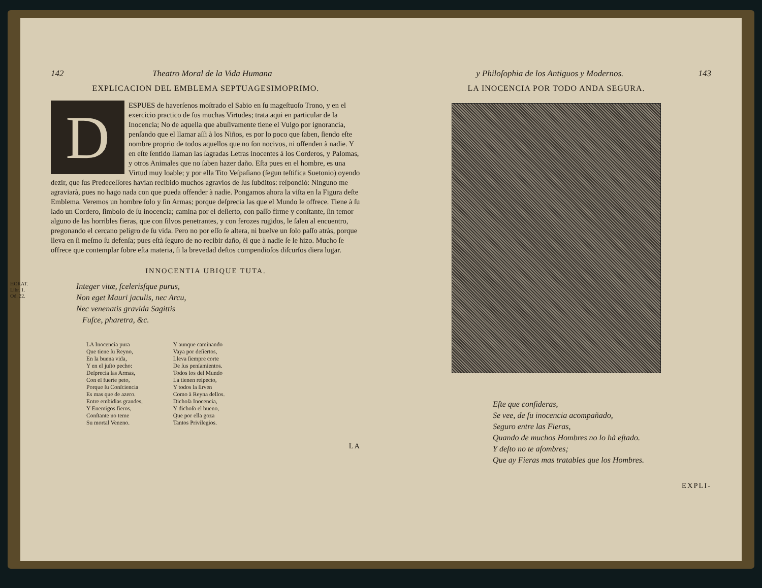142 Theatro Moral de la Vida Humana
EXPLICACION DEL EMBLEMA SEPTUAGESIMOPRIMO.
DESPUES de haverſenos moſtrado el Sabio en ſu mageſtuoſo Trono, y en el exercicio practico de ſus muchas Virtudes; trata aqui en particular de la Inocencia; No de aquella que abuſivamente tiene el Vulgo por ignorancia, penſando que el llamar aſſi à los Niños, es por lo poco que ſaben, ſiendo eſte nombre proprio de todos aquellos que no ſon nocivos, ni offenden à nadie. Y en eſte ſentido llaman las ſagradas Letras inocentes à los Corderos, y Palomas, y otros Animales que no ſaben hazer daño. Eſta pues en el hombre, es una Virtud muy loable; y por ella Tito Veſpaſiano (ſegun teſtifica Suetonio) oyendo dezir, que ſus Predeceſſores havian recibido muchos agravios de ſus ſubditos: reſpondiò: Ninguno me agraviarà, pues no hago nada con que pueda offender à nadie. Pongamos ahora la viſta en la Figura deſte Emblema. Veremos un hombre ſolo y ſin Armas; porque deſprecia las que el Mundo le offrece. Tiene à ſu lado un Cordero, ſimbolo de ſu inocencia; camina por el deſierto, con paſſo firme y conſtante, ſin temor alguno de las horribles fieras, que con ſilvos penetrantes, y con ferozes rugidos, le ſalen al encuentro, pregonando el cercano peligro de ſu vida. Pero no por eſſo ſe altera, ni buelve un ſolo paſſo atràs, porque lleva en ſi meſmo ſu defenſa; pues eſtà ſeguro de no recibir daño, èl que à nadie ſe le hizo. Mucho ſe offrece que contemplar ſobre eſta materia, ſi la brevedad deſtos compendioſos diſcurſos diera lugar.
INNOCENTIA UBIQUE TUTA.
HORAT.
Libr. 1.
Od. 22.
Integer vitæ, ſcelerisſque purus,
Non eget Mauri jaculis, nec Arcu,
Nec venenatis gravida Sagittis
Fuſce, pharetra, &c.
LA Inocencia pura
Que tiene ſu Reyno,
En la buena vida,
Y en el juſto pecho:
Deſprecia las Armas,
Con el fuerte peto,
Porque ſu Conſciencia
Es mas que de azero.
Entre embidias grandes,
Y Enemigos fieros,
Conſtante no teme
Su mortal Veneno.
Y aunque caminando
Vaya por deſiertos,
Lleva ſiempre corte
De ſus penſamientos.
Todos los del Mundo
La tienen reſpecto,
Y todos la ſirven
Como à Reyna dellos.
Dichoſa Inocencia,
Y dichoſo el bueno,
Que por ella goza
Tantos Privilegios.
LA
y Philoſophia de los Antiguos y Modernos. 143
LA INOCENCIA POR TODO ANDA SEGURA.
Eſte que conſideras,
Se vee, de ſu inocencia acompañado,
Seguro entre las Fieras,
Quando de muchos Hombres no lo hà eſtado.
Y deſto no te aſombres;
Que ay Fieras mas tratables que los Hombres.
EXPLI-